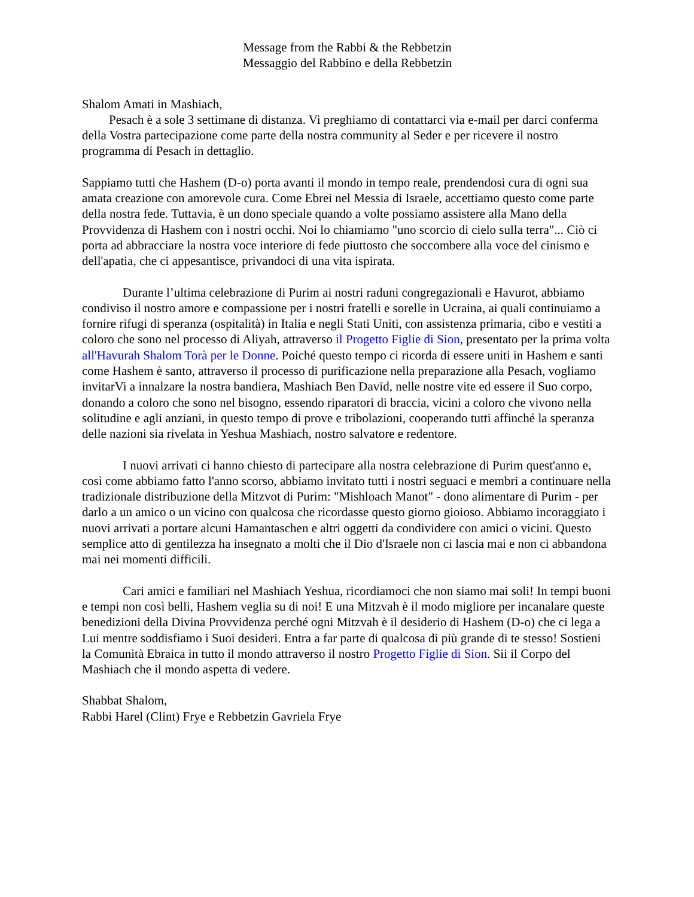Message from the Rabbi & the Rebbetzin
Messaggio del Rabbino e della Rebbetzin
Shalom Amati in Mashiach,
Pesach è a sole 3 settimane di distanza. Vi preghiamo di contattarci via e-mail per darci conferma della Vostra partecipazione come parte della nostra community al Seder e per ricevere il nostro programma di Pesach in dettaglio.
Sappiamo tutti che Hashem (D-o) porta avanti il mondo in tempo reale, prendendosi cura di ogni sua amata creazione con amorevole cura. Come Ebrei nel Messia di Israele, accettiamo questo come parte della nostra fede. Tuttavia, è un dono speciale quando a volte possiamo assistere alla Mano della Provvidenza di Hashem con i nostri occhi. Noi lo chiamiamo "uno scorcio di cielo sulla terra"... Ciò ci porta ad abbracciare la nostra voce interiore di fede piuttosto che soccombere alla voce del cinismo e dell'apatia, che ci appesantisce, privandoci di una vita ispirata.
Durante l’ultima celebrazione di Purim ai nostri raduni congregazionali e Havurot, abbiamo condiviso il nostro amore e compassione per i nostri fratelli e sorelle in Ucraina, ai quali continuiamo a fornire rifugi di speranza (ospitalità) in Italia e negli Stati Uniti, con assistenza primaria, cibo e vestiti a coloro che sono nel processo di Aliyah, attraverso il Progetto Figlie di Sion, presentato per la prima volta all'Havurah Shalom Torà per le Donne. Poiché questo tempo ci ricorda di essere uniti in Hashem e santi come Hashem è santo, attraverso il processo di purificazione nella preparazione alla Pesach, vogliamo invitarVi a innalzare la nostra bandiera, Mashiach Ben David, nelle nostre vite ed essere il Suo corpo, donando a coloro che sono nel bisogno, essendo riparatori di braccia, vicini a coloro che vivono nella solitudine e agli anziani, in questo tempo di prove e tribolazioni, cooperando tutti affinché la speranza delle nazioni sia rivelata in Yeshua Mashiach, nostro salvatore e redentore.
I nuovi arrivati ci hanno chiesto di partecipare alla nostra celebrazione di Purim quest'anno e, così come abbiamo fatto l'anno scorso, abbiamo invitato tutti i nostri seguaci e membri a continuare nella tradizionale distribuzione della Mitzvot di Purim: "Mishloach Manot" - dono alimentare di Purim - per darlo a un amico o un vicino con qualcosa che ricordasse questo giorno gioioso. Abbiamo incoraggiato i nuovi arrivati a portare alcuni Hamantaschen e altri oggetti da condividere con amici o vicini. Questo semplice atto di gentilezza ha insegnato a molti che il Dio d'Israele non ci lascia mai e non ci abbandona mai nei momenti difficili.
Cari amici e familiari nel Mashiach Yeshua, ricordiamoci che non siamo mai soli! In tempi buoni e tempi non così belli, Hashem veglia su di noi! E una Mitzvah è il modo migliore per incanalare queste benedizioni della Divina Provvidenza perché ogni Mitzvah è il desiderio di Hashem (D-o) che ci lega a Lui mentre soddisfiamo i Suoi desideri. Entra a far parte di qualcosa di più grande di te stesso! Sostieni la Comunità Ebraica in tutto il mondo attraverso il nostro Progetto Figlie di Sion. Sii il Corpo del Mashiach che il mondo aspetta di vedere.
Shabbat Shalom,
Rabbi Harel (Clint) Frye e Rebbetzin Gavriela Frye